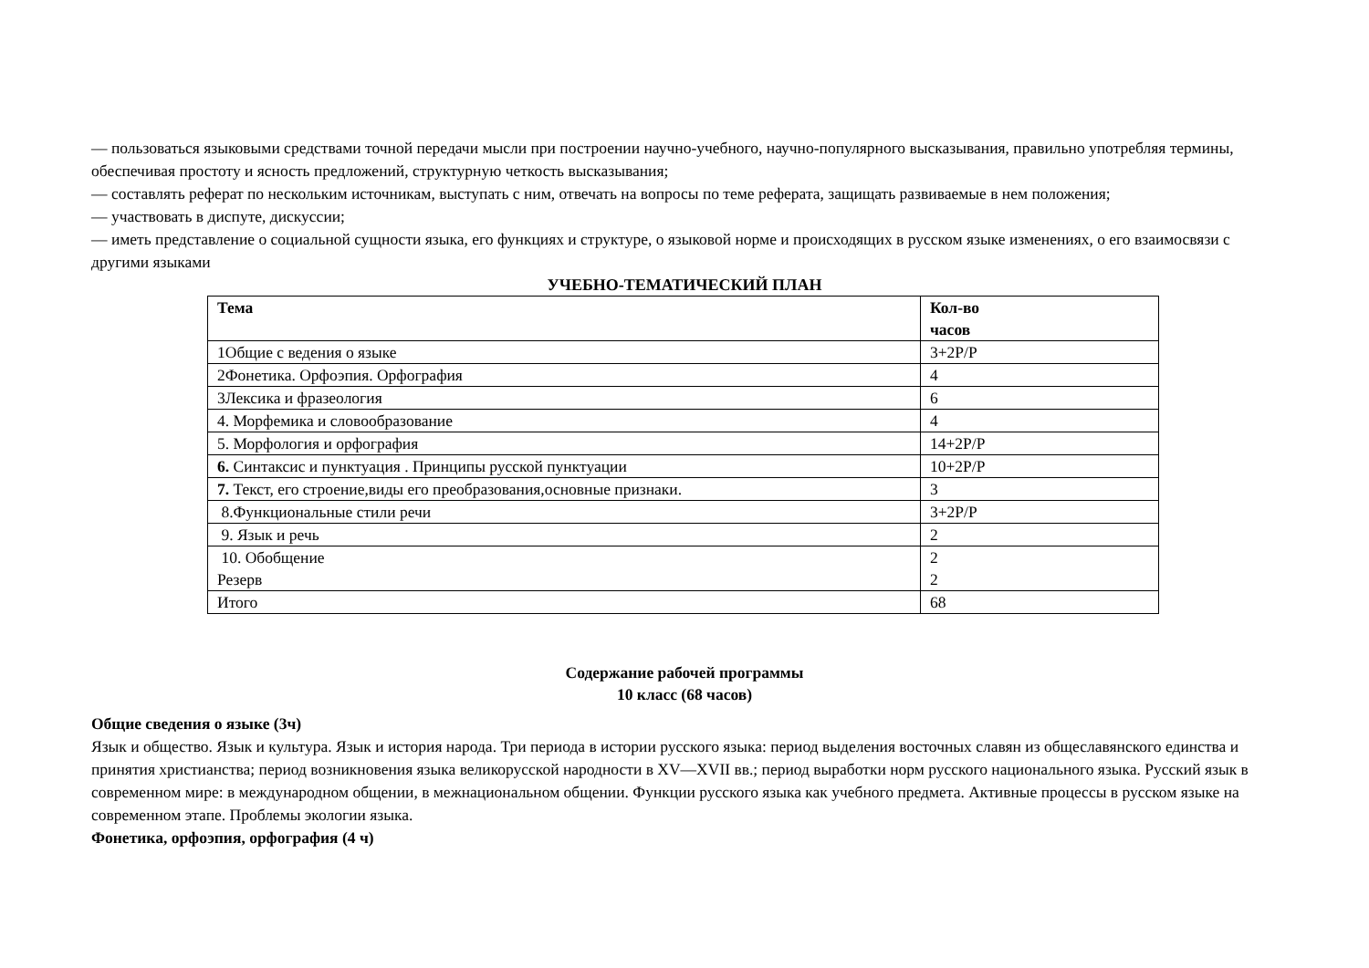— пользоваться языковыми средствами точной передачи мысли при построении научно-учебного, научно-популярного высказывания, правильно употребляя термины, обеспечивая простоту и ясность предложений, структурную четкость высказывания;
— составлять реферат по нескольким источникам, выступать с ним, отвечать на вопросы по теме реферата, защищать развиваемые в нем положения;
— участвовать в диспуте, дискуссии;
— иметь представление о социальной сущности языка, его функциях и структуре, о языковой норме и происходящих в русском языке изменениях, о его взаимосвязи с другими языками
УЧЕБНО-ТЕМАТИЧЕСКИЙ ПЛАН
| Тема | Кол-во часов |
| 1Общие с ведения о языке | 3+2Р/Р |
| 2Фонетика. Орфоэпия. Орфография | 4 |
| 3Лексика и фразеология | 6 |
| 4. Морфемика и словообразование | 4 |
| 5. Морфология и орфография | 14+2Р/Р |
| 6. Синтаксис и пунктуация . Принципы русской пунктуации | 10+2Р/Р |
| 7. Текст, его строение,виды его преобразования,основные признаки. | 3 |
| 8.Функциональные стили речи | 3+2Р/Р |
| 9. Язык и речь | 2 |
| 10. Обобщение Резерв | 2 2 |
| Итого | 68 |
Содержание рабочей программы
10 класс (68 часов)
Общие сведения о языке (3ч)
Язык и общество. Язык и культура. Язык и история народа. Три периода в истории русского языка: период выделения восточных славян из общеславянского единства и принятия христианства; период возникновения языка великорусской народности в XV—XVII вв.; период выработки норм русского национального языка. Русский язык в современном мире: в международном общении, в межнациональном общении. Функции русского языка как учебного предмета. Активные процессы в русском языке на современном этапе. Проблемы экологии языка.
Фонетика, орфоэпия, орфография (4 ч)